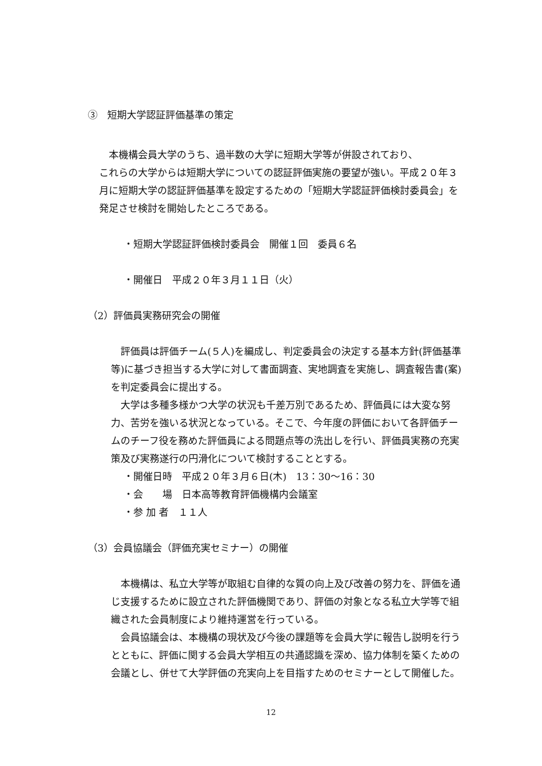③　短期大学認証評価基準の策定
　本機構会員大学のうち、過半数の大学に短期大学等が併設されており、
これらの大学からは短期大学についての認証評価実施の要望が強い。平成２０年３月に短期大学の認証評価基準を設定するための「短期大学認証評価検討委員会」を発足させ検討を開始したところである。
・短期大学認証評価検討委員会　開催１回　委員６名
・開催日　平成２０年３月１１日（火）
（2）評価員実務研究会の開催
　評価員は評価チーム(５人)を編成し、判定委員会の決定する基本方針(評価基準等)に基づき担当する大学に対して書面調査、実地調査を実施し、調査報告書(案)を判定委員会に提出する。
　大学は多種多様かつ大学の状況も千差万別であるため、評価員には大変な努力、苦労を強いる状況となっている。そこで、今年度の評価において各評価チームのチーフ役を務めた評価員による問題点等の洗出しを行い、評価員実務の充実策及び実務遂行の円滑化について検討することとする。
・開催日時　平成２０年３月６日(木)　13：30～16：30
・会　　場　日本高等教育評価機構内会議室
・参 加 者　１１人
（3）会員協議会（評価充実セミナー）の開催
　本機構は、私立大学等が取組む自律的な質の向上及び改善の努力を、評価を通じ支援するために設立された評価機関であり、評価の対象となる私立大学等で組織された会員制度により維持運営を行っている。
　会員協議会は、本機構の現状及び今後の課題等を会員大学に報告し説明を行うとともに、評価に関する会員大学相互の共通認識を深め、協力体制を築くための会議とし、併せて大学評価の充実向上を目指すためのセミナーとして開催した。
12